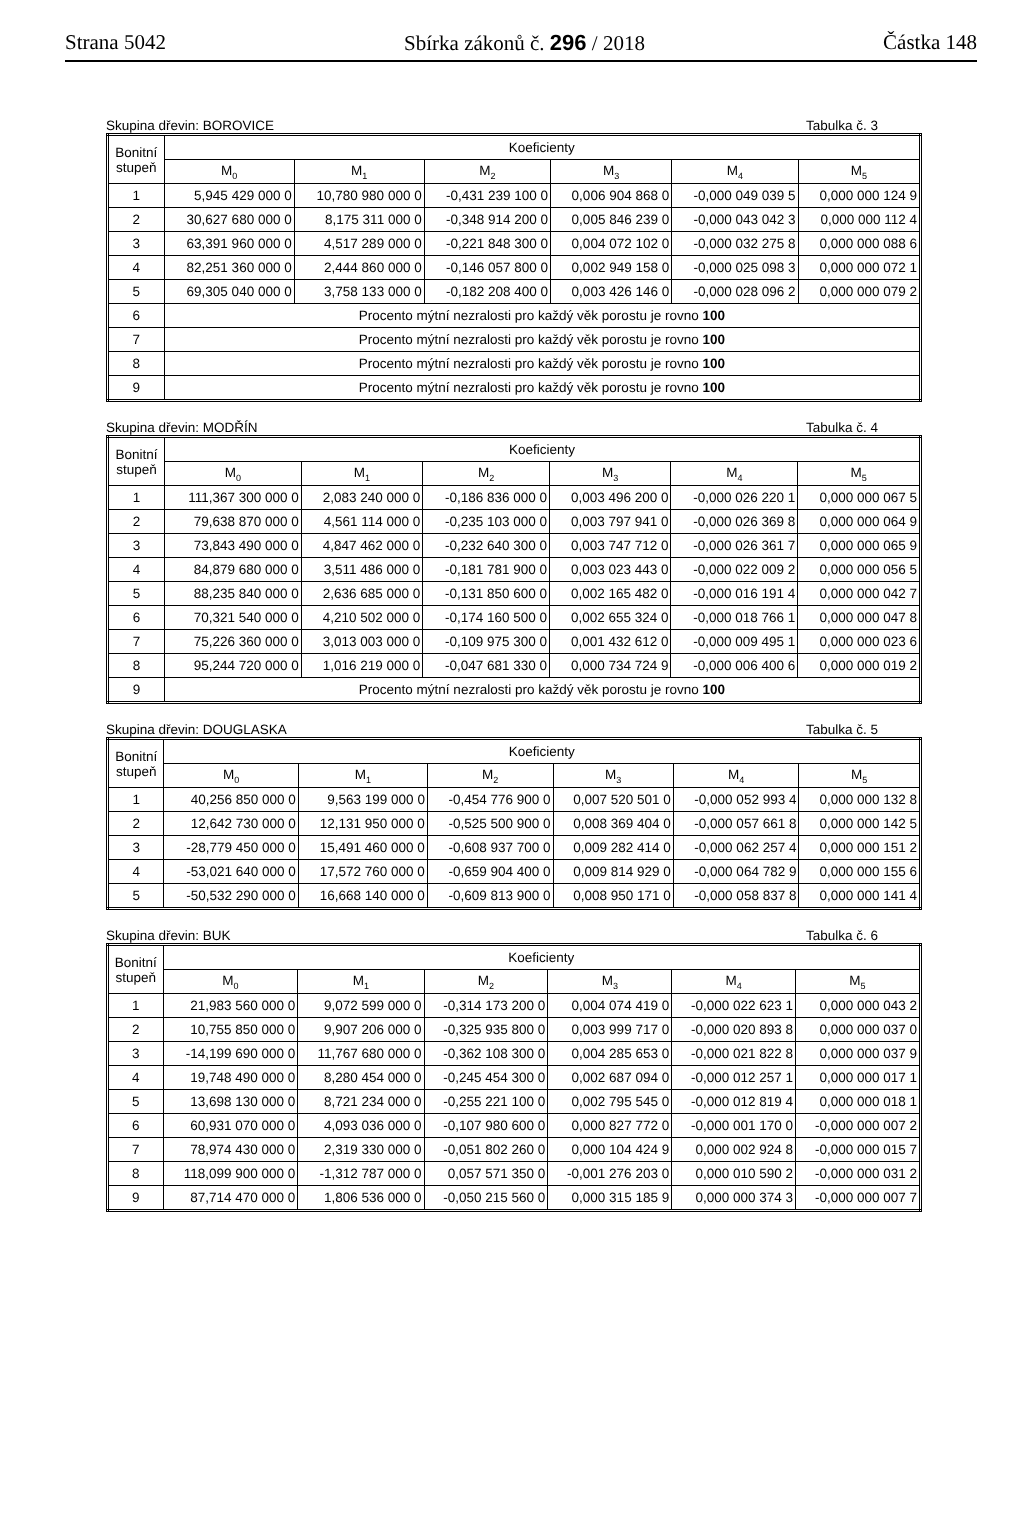Strana 5042 Sbírka zákonů č. 296 / 2018 Částka 148
Skupina dřevin: BOROVICE Tabulka č. 3
| Bonitní stupeň | Koeficienty | | | | | |
| --- | --- | --- | --- | --- | --- | --- |
| | M<sub>0</sub> | M<sub>1</sub> | M<sub>2</sub> | M<sub>3</sub> | M<sub>4</sub> | M<sub>5</sub> |
| 1 | 5,945 429 000 0 | 10,780 980 000 0 | -0,431 239 100 0 | 0,006 904 868 0 | -0,000 049 039 5 | 0,000 000 124 9 |
| 2 | 30,627 680 000 0 | 8,175 311 000 0 | -0,348 914 200 0 | 0,005 846 239 0 | -0,000 043 042 3 | 0,000 000 112 4 |
| 3 | 63,391 960 000 0 | 4,517 289 000 0 | -0,221 848 300 0 | 0,004 072 102 0 | -0,000 032 275 8 | 0,000 000 088 6 |
| 4 | 82,251 360 000 0 | 2,444 860 000 0 | -0,146 057 800 0 | 0,002 949 158 0 | -0,000 025 098 3 | 0,000 000 072 1 |
| 5 | 69,305 040 000 0 | 3,758 133 000 0 | -0,182 208 400 0 | 0,003 426 146 0 | -0,000 028 096 2 | 0,000 000 079 2 |
| 6 | Procento mýtní nezralosti pro každý věk porostu je rovno 100 | | | | | |
| 7 | Procento mýtní nezralosti pro každý věk porostu je rovno 100 | | | | | |
| 8 | Procento mýtní nezralosti pro každý věk porostu je rovno 100 | | | | | |
| 9 | Procento mýtní nezralosti pro každý věk porostu je rovno 100 | | | | | |
Skupina dřevin: MODŘÍN Tabulka č. 4
| Bonitní stupeň | Koeficienty | | | | | |
| --- | --- | --- | --- | --- | --- | --- |
| | M<sub>0</sub> | M<sub>1</sub> | M<sub>2</sub> | M<sub>3</sub> | M<sub>4</sub> | M<sub>5</sub> |
| 1 | 111,367 300 000 0 | 2,083 240 000 0 | -0,186 836 000 0 | 0,003 496 200 0 | -0,000 026 220 1 | 0,000 000 067 5 |
| 2 | 79,638 870 000 0 | 4,561 114 000 0 | -0,235 103 000 0 | 0,003 797 941 0 | -0,000 026 369 8 | 0,000 000 064 9 |
| 3 | 73,843 490 000 0 | 4,847 462 000 0 | -0,232 640 300 0 | 0,003 747 712 0 | -0,000 026 361 7 | 0,000 000 065 9 |
| 4 | 84,879 680 000 0 | 3,511 486 000 0 | -0,181 781 900 0 | 0,003 023 443 0 | -0,000 022 009 2 | 0,000 000 056 5 |
| 5 | 88,235 840 000 0 | 2,636 685 000 0 | -0,131 850 600 0 | 0,002 165 482 0 | -0,000 016 191 4 | 0,000 000 042 7 |
| 6 | 70,321 540 000 0 | 4,210 502 000 0 | -0,174 160 500 0 | 0,002 655 324 0 | -0,000 018 766 1 | 0,000 000 047 8 |
| 7 | 75,226 360 000 0 | 3,013 003 000 0 | -0,109 975 300 0 | 0,001 432 612 0 | -0,000 009 495 1 | 0,000 000 023 6 |
| 8 | 95,244 720 000 0 | 1,016 219 000 0 | -0,047 681 330 0 | 0,000 734 724 9 | -0,000 006 400 6 | 0,000 000 019 2 |
| 9 | Procento mýtní nezralosti pro každý věk porostu je rovno 100 | | | | | |
Skupina dřevin: DOUGLASKA Tabulka č. 5
| Bonitní stupeň | Koeficienty | | | | | |
| --- | --- | --- | --- | --- | --- | --- |
| | M<sub>0</sub> | M<sub>1</sub> | M<sub>2</sub> | M<sub>3</sub> | M<sub>4</sub> | M<sub>5</sub> |
| 1 | 40,256 850 000 0 | 9,563 199 000 0 | -0,454 776 900 0 | 0,007 520 501 0 | -0,000 052 993 4 | 0,000 000 132 8 |
| 2 | 12,642 730 000 0 | 12,131 950 000 0 | -0,525 500 900 0 | 0,008 369 404 0 | -0,000 057 661 8 | 0,000 000 142 5 |
| 3 | -28,779 450 000 0 | 15,491 460 000 0 | -0,608 937 700 0 | 0,009 282 414 0 | -0,000 062 257 4 | 0,000 000 151 2 |
| 4 | -53,021 640 000 0 | 17,572 760 000 0 | -0,659 904 400 0 | 0,009 814 929 0 | -0,000 064 782 9 | 0,000 000 155 6 |
| 5 | -50,532 290 000 0 | 16,668 140 000 0 | -0,609 813 900 0 | 0,008 950 171 0 | -0,000 058 837 8 | 0,000 000 141 4 |
Skupina dřevin: BUK Tabulka č. 6
| Bonitní stupeň | Koeficienty | | | | | |
| --- | --- | --- | --- | --- | --- | --- |
| | M<sub>0</sub> | M<sub>1</sub> | M<sub>2</sub> | M<sub>3</sub> | M<sub>4</sub> | M<sub>5</sub> |
| 1 | 21,983 560 000 0 | 9,072 599 000 0 | -0,314 173 200 0 | 0,004 074 419 0 | -0,000 022 623 1 | 0,000 000 043 2 |
| 2 | 10,755 850 000 0 | 9,907 206 000 0 | -0,325 935 800 0 | 0,003 999 717 0 | -0,000 020 893 8 | 0,000 000 037 0 |
| 3 | -14,199 690 000 0 | 11,767 680 000 0 | -0,362 108 300 0 | 0,004 285 653 0 | -0,000 021 822 8 | 0,000 000 037 9 |
| 4 | 19,748 490 000 0 | 8,280 454 000 0 | -0,245 454 300 0 | 0,002 687 094 0 | -0,000 012 257 1 | 0,000 000 017 1 |
| 5 | 13,698 130 000 0 | 8,721 234 000 0 | -0,255 221 100 0 | 0,002 795 545 0 | -0,000 012 819 4 | 0,000 000 018 1 |
| 6 | 60,931 070 000 0 | 4,093 036 000 0 | -0,107 980 600 0 | 0,000 827 772 0 | -0,000 001 170 0 | -0,000 000 007 2 |
| 7 | 78,974 430 000 0 | 2,319 330 000 0 | -0,051 802 260 0 | 0,000 104 424 9 | 0,000 002 924 8 | -0,000 000 015 7 |
| 8 | 118,099 900 000 0 | -1,312 787 000 0 | 0,057 571 350 0 | -0,001 276 203 0 | 0,000 010 590 2 | -0,000 000 031 2 |
| 9 | 87,714 470 000 0 | 1,806 536 000 0 | -0,050 215 560 0 | 0,000 315 185 9 | 0,000 000 374 3 | -0,000 000 007 7 |